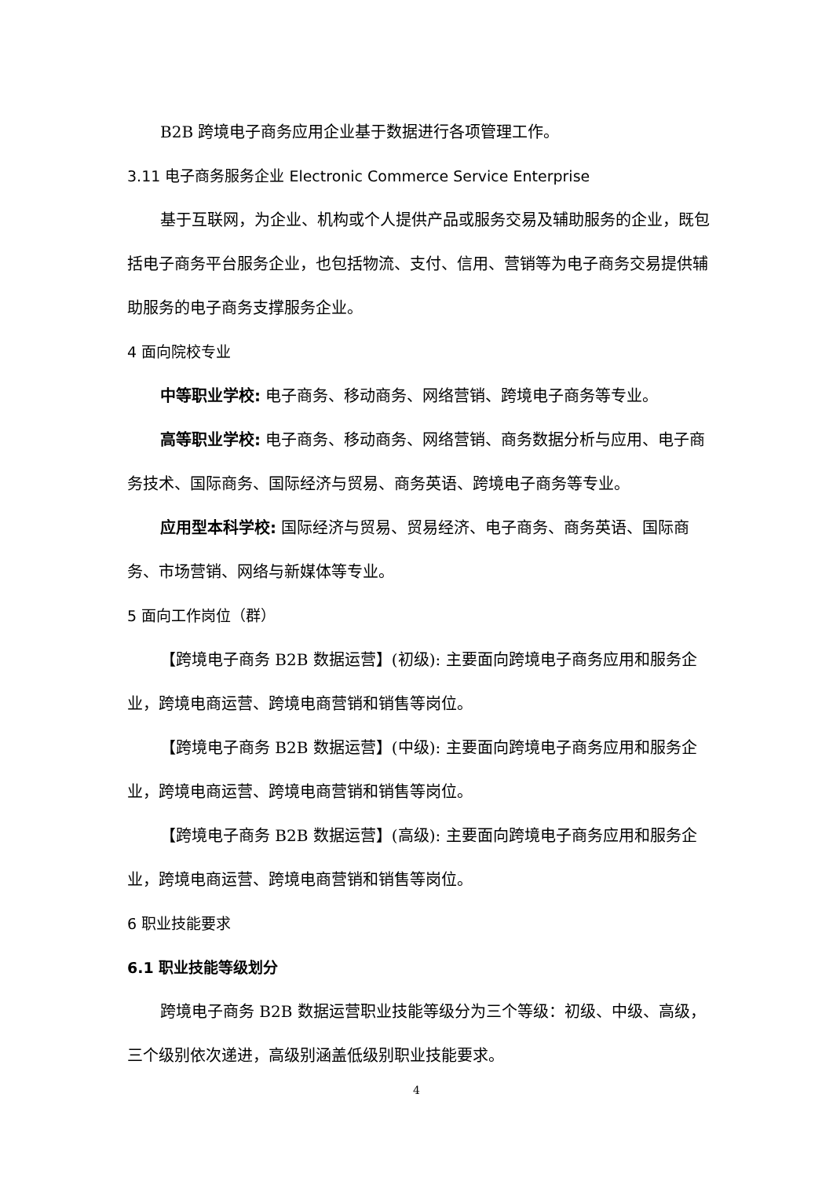B2B 跨境电子商务应用企业基于数据进行各项管理工作。
3.11 电子商务服务企业 Electronic Commerce Service Enterprise
基于互联网，为企业、机构或个人提供产品或服务交易及辅助服务的企业，既包括电子商务平台服务企业，也包括物流、支付、信用、营销等为电子商务交易提供辅助服务的电子商务支撑服务企业。
4 面向院校专业
中等职业学校: 电子商务、移动商务、网络营销、跨境电子商务等专业。
高等职业学校: 电子商务、移动商务、网络营销、商务数据分析与应用、电子商务技术、国际商务、国际经济与贸易、商务英语、跨境电子商务等专业。
应用型本科学校: 国际经济与贸易、贸易经济、电子商务、商务英语、国际商务、市场营销、网络与新媒体等专业。
5 面向工作岗位（群）
【跨境电子商务 B2B 数据运营】(初级): 主要面向跨境电子商务应用和服务企业，跨境电商运营、跨境电商营销和销售等岗位。
【跨境电子商务 B2B 数据运营】(中级): 主要面向跨境电子商务应用和服务企业，跨境电商运营、跨境电商营销和销售等岗位。
【跨境电子商务 B2B 数据运营】(高级): 主要面向跨境电子商务应用和服务企业，跨境电商运营、跨境电商营销和销售等岗位。
6 职业技能要求
6.1 职业技能等级划分
跨境电子商务 B2B 数据运营职业技能等级分为三个等级：初级、中级、高级，三个级别依次递进，高级别涵盖低级别职业技能要求。
4